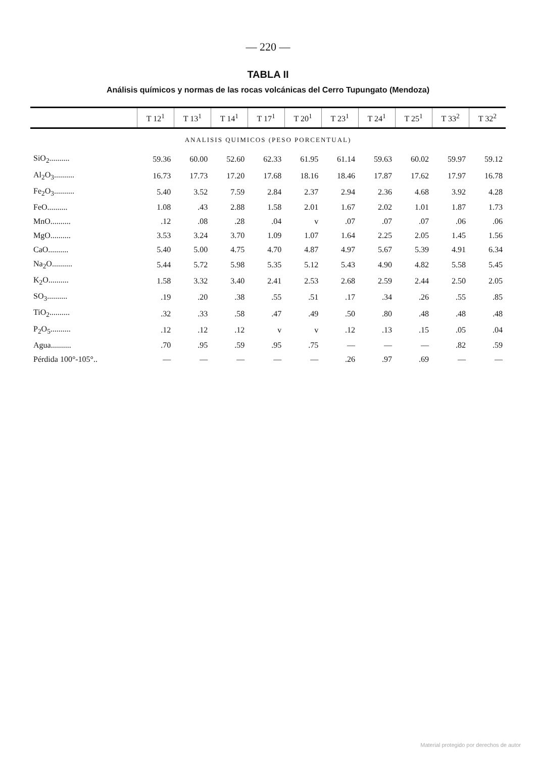— 220 —
TABLA II
Análisis químicos y normas de las rocas volcánicas del Cerro Tupungato (Mendoza)
| | T 12<sup>1</sup> | T 13<sup>1</sup> | T 14<sup>1</sup> | T 17<sup>1</sup> | T 20<sup>1</sup> | T 23<sup>1</sup> | T 24<sup>1</sup> | T 25<sup>1</sup> | T 33<sup>2</sup> | T 32<sup>2</sup> |
| --- | --- | --- | --- | --- | --- | --- | --- | --- | --- | --- |
| ANALISIS QUIMICOS (PESO PORCENTUAL) | | | | | | | | | | |
| SiO<sub>2</sub>.......... | 59.36 | 60.00 | 52.60 | 62.33 | 61.95 | 61.14 | 59.63 | 60.02 | 59.97 | 59.12 |
| Al<sub>2</sub>O<sub>3</sub>.......... | 16.73 | 17.73 | 17.20 | 17.68 | 18.16 | 18.46 | 17.87 | 17.62 | 17.97 | 16.78 |
| Fe<sub>2</sub>O<sub>3</sub>.......... | 5.40 | 3.52 | 7.59 | 2.84 | 2.37 | 2.94 | 2.36 | 4.68 | 3.92 | 4.28 |
| FeO.......... | 1.08 | .43 | 2.88 | 1.58 | 2.01 | 1.67 | 2.02 | 1.01 | 1.87 | 1.73 |
| MnO.......... | .12 | .08 | .28 | .04 | v | .07 | .07 | .07 | .06 | .06 |
| MgO.......... | 3.53 | 3.24 | 3.70 | 1.09 | 1.07 | 1.64 | 2.25 | 2.05 | 1.45 | 1.56 |
| CaO.......... | 5.40 | 5.00 | 4.75 | 4.70 | 4.87 | 4.97 | 5.67 | 5.39 | 4.91 | 6.34 |
| Na<sub>2</sub>O.......... | 5.44 | 5.72 | 5.98 | 5.35 | 5.12 | 5.43 | 4.90 | 4.82 | 5.58 | 5.45 |
| K<sub>2</sub>O.......... | 1.58 | 3.32 | 3.40 | 2.41 | 2.53 | 2.68 | 2.59 | 2.44 | 2.50 | 2.05 |
| SO<sub>3</sub>.......... | .19 | .20 | .38 | .55 | .51 | .17 | .34 | .26 | .55 | .85 |
| TiO<sub>2</sub>.......... | .32 | .33 | .58 | .47 | .49 | .50 | .80 | .48 | .48 | .48 |
| P<sub>2</sub>O<sub>5</sub>.......... | .12 | .12 | .12 | v | v | .12 | .13 | .15 | .05 | .04 |
| Agua.......... | .70 | .95 | .59 | .95 | .75 | — | — | — | .82 | .59 |
| Pérdida 100°-105°.. | — | — | — | — | — | .26 | .97 | .69 | — | — |
Material protegido por derechos de autor